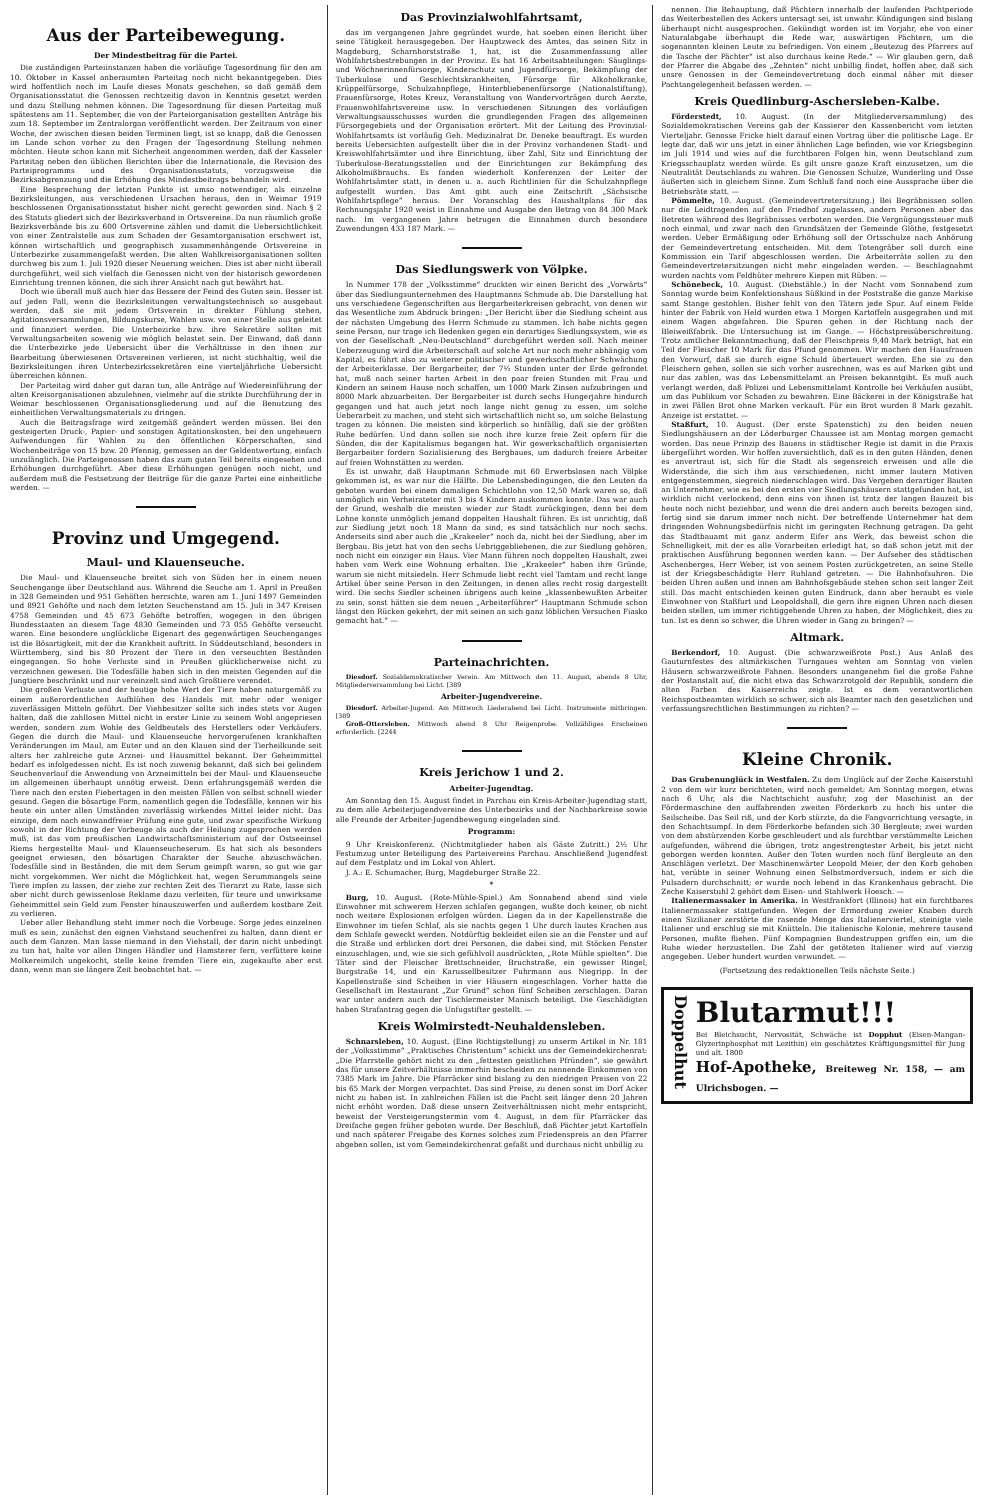Aus der Parteibewegung.
Der Mindestbeitrag für die Partei.
Die zuständigen Parteiinstanzen haben die vorläufige Tagesordnung für den am 10. Oktober in Kassel anberaumten Parteitag noch nicht bekanntgegeben. Dies wird hoffentlich noch im Laufe dieses Monats geschehen, so daß gemäß dem Organisationsstatut die Genossen rechtzeitig davon in Kenntnis gesetzt werden und dazu Stellung nehmen können. Die Tagesordnung für diesen Parteitag muß spätestens am 11. September, die von der Parteiorganisation gestellten Anträge bis zum 18. September im Zentralorgan veröffentlicht werden. Der Zeitraum von einer Woche, der zwischen diesen beiden Terminen liegt, ist so knapp, daß die Genossen im Lande schon vorher zu den Fragen der Tagesordnung Stellung nehmen möchten. Heute schon kann mit Sicherheit angenommen werden, daß der Kasseler Parteitag neben den üblichen Berichten über die Internationale, die Revision des Parteiprogramms und des Organisationsstatuts, vorzugsweise die Bezirksabgrenzung und die Erhöhung des Mindestbeitrags behandeln wird.
Eine Besprechung der letzten Punkte ist umso notwendiger, als einzelne Bezirksleitungen, aus verschiedenen Ursachen heraus, den in Weimar 1919 beschlossenen Organisationsstatut bisher nicht gerecht geworden sind. Nach § 2 des Statuts gliedert sich der Bezirksverband in Ortsvereine. Da nun räumlich große Bezirksverbände bis zu 600 Ortsvereine zählen und damit die Uebersichtlichkeit von einer Zentralstelle aus zum Schaden der Gesamtorganisation erschwert ist, können wirtschaftlich und geographisch zusammenhängende Ortsvereine in Unterbezirke zusammengefaßt werden. Die alten Wahlkreisorganisationen sollten durchweg bis zum 1. Juli 1920 dieser Neuerung weichen. Dies ist aber nicht überall durchgeführt, weil sich vielfach die Genossen nicht von der historisch gewordenen Einrichtung trennen können, die sich ihrer Ansicht nach gut bewährt hat.
Doch wie überall muß auch hier das Bessere der Feind des Guten sein. Besser ist auf jeden Fall, wenn die Bezirksleitungen verwaltungstechnisch so ausgebaut werden, daß sie mit jedem Ortsverein in direkter Fühlung stehen, Agitationsversammlungen, Bildungskurse, Wahlen usw. von einer Stelle aus geleitet und finanziert werden. Die Unterbezirke bzw. ihre Sekretäre sollten mit Verwaltungsarbeiten sowenig wie möglich belastet sein. Der Einwand, daß dann die Unterbezirke jede Uebersicht über die Verhältnisse in den ihnen zur Bearbeitung überwiesenen Ortsvereinen verlieren, ist nicht stichhaltig, weil die Bezirksleitungen ihren Unterbezirkssekretären eine vierteljährliche Uebersicht überreichen können.
Der Parteitag wird daher gut daran tun, alle Anträge auf Wiedereinführung der alten Kreisorganisationen abzulehnen, vielmehr auf die strikte Durchführung der in Weimar beschlossenen Organisationsgliederung und auf die Benutzung des einheitlichen Verwaltungsmaterials zu dringen.
Auch die Beitragsfrage wird zeitgemäß geändert werden müssen. Bei den gesteigerten Druck-, Papier- und sonstigen Agitationskosten, bei den ungeheuern Aufwendungen für Wahlen zu den öffentlichen Körperschaften, sind Wochenbeiträge von 15 bzw. 20 Pfennig, gemessen an der Geldentwertung, einfach unzulänglich. Die Parteigenossen haben das zum guten Teil bereits eingesehen und Erhöhungen durchgeführt. Aber diese Erhöhungen genügen noch nicht, und außerdem muß die Festsetzung der Beiträge für die ganze Partei eine einheitliche werden. —
Provinz und Umgegend.
Maul- und Klauenseuche.
Die Maul- und Klauenseuche breitet sich von Süden her in einem neuen Seuchengange über Deutschland aus. Während die Seuche am 1. April in Preußen in 328 Gemeinden und 951 Gehöften herrschte, waren am 1. Juni 1497 Gemeinden und 8921 Gehöfte und nach dem letzten Seuchenstand am 15. Juli in 347 Kreisen 4758 Gemeinden und 45 673 Gehöfte betroffen, wogegen in den übrigen Bundesstaaten an diesem Tage 4830 Gemeinden und 73 055 Gehöfte verseucht waren. Eine besondere unglückliche Eigenart des gegenwärtigen Seuchenganges ist die Bösartigkeit, mit der die Krankheit auftritt. In Süddeutschland, besonders in Württemberg, sind bis 80 Prozent der Tiere in den verseuchten Beständen eingegangen. So hohe Verluste sind in Preußen glücklicherweise nicht zu verzeichnen gewesen. Die Todesfälle haben sich in den meisten Gegenden auf die Jungtiere beschränkt und nur vereinzelt sind auch Großtiere verendet.
Die großen Verluste und der heutige hohe Wert der Tiere haben naturgemäß zu einem außerordentlichen Aufblühen des Handels mit mehr oder weniger zuverlässigen Mitteln geführt. Der Viehbesitzer sollte sich indes stets vor Augen halten, daß die zahllosen Mittel nicht in erster Linie zu seinem Wohl angepriesen werden, sondern zum Wohle des Geldbeutels des Herstellers oder Verkäufers. Gegen die durch die Maul- und Klauenseuche hervorgerufenen krankhaften Veränderungen im Maul, am Euter und an den Klauen sind der Tierheilkunde seit alters her zahlreiche gute Arznei- und Hausmittel bekannt. Der Geheimmittel bedarf es infolgedessen nicht. Es ist noch zuwenig bekannt, daß sich bei gelindem Seuchenverlauf die Anwendung von Arzneimitteln bei der Maul- und Klauenseuche im allgemeinen überhaupt unnötig erweist. Denn erfahrungsgemäß werden die Tiere nach den ersten Fiebertagen in den meisten Fällen von selbst schnell wieder gesund. Gegen die bösartige Form, namentlich gegen die Todesfälle, kennen wir bis heute ein unter allen Umständen zuverlässig wirkendes Mittel leider nicht. Das einzige, dem nach einwandfreier Prüfung eine gute, und zwar spezifische Wirkung sowohl in der Richtung der Vorbeuge als auch der Heilung zugesprochen werden muß, ist das vom preußischen Landwirtschaftsministerium auf der Ostseeinsel Riems hergestellte Maul- und Klauenseucheserum. Es hat sich als besonders geeignet erwiesen, den bösartigen Charakter der Seuche abzuschwächen. Todesfälle sind in Beständen, die mit dem Serum geimpft waren, so gut wie gar nicht vorgekommen. Wer nicht die Möglichkeit hat, wegen Serummangels seine Tiere impfen zu lassen, der ziehe zur rechten Zeit des Tierarzt zu Rate, lasse sich aber nicht durch gewissenlose Reklame dazu verleiten, für teure und unwirksame Geheimmittel sein Geld zum Fenster hinauszuwerfen und außerdem kostbare Zeit zu verlieren.
Ueber aller Behandlung steht immer noch die Vorbeuge. Sorge jedes einzelnen muß es sein, zunächst den eignen Viehstand seuchenfrei zu halten, dann dient er auch dem Ganzen. Man lasse niemand in den Viehstall, der darin nicht unbedingt zu tun hat, halte vor allen Dingen Händler und Hamsterer fern, verfüttere keine Molkereimilch ungekocht, stelle keine fremden Tiere ein, zugekaufte aber erst dann, wenn man sie längere Zeit beobachtet hat. —
Das Provinzialwohlfahrtsamt,
das im vergangenen Jahre gegründet wurde, hat soeben einen Bericht über seine Tätigkeit herausgegeben. Der Hauptzweck des Amtes, das seinen Sitz in Magdeburg, Scharnhorststraße 1, hat, ist die Zusammenfassung aller Wohlfahrtsbestrebungen in der Provinz. Es hat 16 Arbeitsabteilungen: Säuglings- und Wöchnerinnenfürsorge, Kinderschutz und Jugendfürsorge, Bekämpfung der Tuberkulose und Geschlechtskrankheiten, Fürsorge für Alkoholkranke, Krüppelfürsorge, Schulzahnpflege, Hinterbliebenenfürsorge (Nationalstiftung), Frauenfürsorge, Rotes Kreuz, Veranstaltung von Wandervorträgen durch Aerzte, Frauenwohlfahrtsvereine usw. In verschiedenen Sitzungen des vorläufigen Verwaltungsausschusses wurden die grundlegenden Fragen des allgemeinen Fürsorgegebiets und der Organisation erörtert. Mit der Leitung des Provinzial-Wohlfahrtsamts ist vorläufig Geh. Medizinalrat Dr. Deneke beauftragt. Es wurden bereits Uebersichten aufgestellt über die in der Provinz vorhandenen Stadt- und Kreiswohlfahrtsämter und ihre Einrichtung, über Zahl, Sitz und Einrichtung der Tuberkulose-Beratungsstellen und der Einrichtungen zur Bekämpfung des Alkoholmißbrauchs. Es fanden wiederholt Konferenzen der Leiter der Wohlfahrtsämter statt, in denen u. a. auch Richtlinien für die Schulzahnpflege aufgestellt wurden. Das Amt gibt auch eine Zeitschrift „Sächsische Wohlfahrtspflege“ heraus. Der Voranschlag des Haushaltplans für das Rechnungsjahr 1920 weist in Einnahme und Ausgabe den Betrag von 84 300 Mark nach. Im vergangenen Jahre betrugen die Einnahmen durch besondere Zuwendungen 433 187 Mark. —
Das Siedlungswerk von Völpke.
In Nummer 178 der „Volksstimme“ druckten wir einen Bericht des „Vorwärts“ über das Siedlungsunternehmen des Hauptmanns Schmude ab. Die Darstellung hat uns verschiedene Gegenschriften aus Bergarbeiterkreisen gebracht, von denen wir das Wesentliche zum Abdruck bringen: „Der Bericht über die Siedlung scheint aus der nächsten Umgebung des Herrn Schmude zu stammen. Ich habe nichts gegen seine Person, nur trage ich Bedenken gegen ein derartiges Siedlungssystem, wie es von der Gesellschaft „Neu-Deutschland“ durchgeführt werden soll. Nach meiner Ueberzeugung wird die Arbeiterschaft auf solche Art nur noch mehr abhängig vom Kapital, es führt also zu weiterer politischer und gewerkschaftlicher Schwächung der Arbeiterklasse. Der Bergarbeiter, der 7½ Stunden unter der Erde gefrondet hat, muß nach seiner harten Arbeit in den paar freien Stunden mit Frau und Kindern an seinem Hause noch schaffen, um 1000 Mark Zinsen aufzubringen und 8000 Mark abzuarbeiten. Der Bergarbeiter ist durch sechs Hungerjahre hindurch gegangen und hat auch jetzt noch lange nicht genug zu essen, um solche Ueberarbeit zu machen, und steht sich wirtschaftlich nicht so, um solche Belastung tragen zu können. Die meisten sind körperlich so hinfällig, daß sie der größten Ruhe bedürfen. Und dann sollen sie noch ihre kurze freie Zeit opfern für die Sünden, die der Kapitalismus begangen hat. Wir gewerkschaftlich organisierten Bergarbeiter fordern Sozialisierung des Bergbaues, um dadurch freiere Arbeiter auf freien Wohnstätten zu werden.
Es ist unwahr, daß Hauptmann Schmude mit 60 Erwerbslosen nach Völpke gekommen ist, es war nur die Hälfte. Die Lebensbedingungen, die den Leuten da geboten wurden bei einem damaligen Schichtlohn von 12,50 Mark waren so, daß unmöglich ein Verheirateter mit 3 bis 4 Kindern auskommen konnte. Das war auch der Grund, weshalb die meisten wieder zur Stadt zurückgingen, denn bei dem Lohne konnte unmöglich jemand doppelten Haushalt führen. Es ist unrichtig, daß zur Siedlung jetzt noch 18 Mann da sind, es sind tatsächlich nur noch sechs. Anderseits sind aber auch die „Krakeeler“ noch da, nicht bei der Siedlung, aber im Bergbau. Bis jetzt hat von den sechs Uebriggebliebenen, die zur Siedlung gehören, noch nicht ein einziger ein Haus. Vier Mann führen noch doppelten Haushalt, zwei haben vom Werk eine Wohnung erhalten. Die „Krakeeler“ haben ihre Gründe, warum sie nicht mitsiedeln. Herr Schmude liebt recht viel Tamtam und recht lange Artikel über seine Person in den Zeitungen, in denen alles recht rosig dargestellt wird. Die sechs Siedler scheinen übrigens auch keine „klassenbewußten Arbeiter zu sein, sonst hätten sie dem neuen „Arbeiterführer“ Hauptmann Schmude schon längst den Rücken gekehrt, der mit seinen an sich ganz löblichen Versuchen Fiasko gemacht hat.“ —
Parteinachrichten.
Diesdorf. Sozialdemokratischer Verein. Am Mittwoch den 11. August, abends 8 Uhr, Mitgliederversammlung bei Licht. [389
Arbeiter-Jugendvereine.
Diesdorf. Arbeiter-Jugend. Am Mittwoch Liederabend bei Licht. Instrumente mitbringen. [389
Groß-Ottersleben. Mittwoch abend 8 Uhr Reigenprobe. Vollzähliges Erscheinen erforderlich. [2244
Kreis Jerichow 1 und 2.
Arbeiter-Jugendtag.
Am Sonntag den 15. August findet in Parchau ein Kreis-Arbeiter-Jugendtag statt, zu dem alle Arbeiterjugendvereine des Unterbezirks und der Nachbarkreise sowie alle Freunde der Arbeiter-Jugendbewegung eingeladen sind.
Programm:
9 Uhr Kreiskonferenz. (Nichtmitglieder haben als Gäste Zutritt.) 2½ Uhr Festumzug unter Beteiligung des Parteivereins Parchau. Anschließend Jugendfest auf dem Festplatz und im Lokal von Ahlert.
J. A.: E. Schumacher, Burg, Magdeburger Straße 22.
*
Burg, 10. August. (Rote-Mühle-Spiel.) Am Sonnabend abend sind viele Einwohner mit schwerem Herzen schlafen gegangen, wußte doch keiner, ob nicht noch weitere Explosionen erfolgen würden. Liegen da in der Kapellenstraße die Einwohner im tiefen Schlaf, als sie nachts gegen 1 Uhr durch lautes Krachen aus dem Schlafe geweckt werden. Notdürftig bekleidet eilen sie an die Fenster und auf die Straße und erblicken dort drei Personen, die dabei sind, mit Stöcken Fenster einzuschlagen, und, wie sie sich gefühlvoll ausdrückten, „Rote Mühle spielten“. Die Täter sind der Fleischer Brettschneider, Bruchstraße, ein gewisser Ringel, Burgstraße 14, und ein Karussellbesitzer Fuhrmann aus Niegripp. In der Kapellenstraße sind Scheiben in vier Häusern eingeschlagen. Vorher hatte die Gesellschaft im Restaurant „Zur Grund“ schon fünf Scheiben zerschlagen. Daran war unter andern auch der Tischlermeister Manisch beteiligt. Die Geschädigten haben Strafantrag gegen die Unfugstifter gestellt. —
Kreis Wolmirstedt-Neuhaldensleben.
Schnarsleben, 10. August. (Eine Richtigstellung) zu unserm Artikel in Nr. 181 der „Volksstimme“ „Praktisches Christentum“ schickt uns der Gemeindekirchenrat: „Die Pfarrstelle gehört nicht zu den „fettesten geistlichen Pfründen“, sie gewährt das für unsere Zeitverhältnisse immerhin bescheiden zu nennende Einkommen von 7385 Mark im Jahre. Die Pfarräcker sind bislang zu den niedrigen Preisen von 22 bis 65 Mark der Morgen verpachtet. Das sind Preise, zu denen sonst im Dorf Acker nicht zu haben ist. In zahlreichen Fällen ist die Pacht seit länger denn 20 Jahren nicht erhöht worden. Daß diese unsern Zeitverhältnissen nicht mehr entspricht, beweist der Versteigerungstermin vom 4. August, in dem für Pfarräcker das Dreifache gegen früher geboten wurde. Der Beschluß, daß Pächter jetzt Kartoffeln und nach späterer Freigabe des Kornes solches zum Friedenspreis an den Pfarrer abgeben sollen, ist vom Gemeindekirchenrat gefaßt und durchaus nicht unbillig zu
nennen. Die Behauptung, daß Pächtern innerhalb der laufenden Pachtperiode das Weiterbestellen des Ackers untersagt sei, ist unwahr. Kündigungen sind bislang überhaupt nicht ausgesprochen. Gekündigt worden ist im Vorjahr, ehe von einer Naturalabgabe überhaupt die Rede war, auswärtigen Pächtern, um die sogenannten kleinen Leute zu befriedigen. Von einem „Beutezug des Pfarrers auf die Tasche der Pächter“ ist also durchaus keine Rede.“ — Wir glauben gern, daß der Pfarrer die Abgabe des „Zehnten“ nicht unbillig findet, hoffen aber, daß sich unsre Genossen in der Gemeindevertretung doch einmal näher mit dieser Pachtangelegenheit befassen werden. —
Kreis Quedlinburg-Aschersleben-Kalbe.
Förderstedt, 10. August. (In der Mitgliederversammlung) des Sozialdemokratischen Vereins gab der Kassierer den Kassenbericht vom letzten Vierteljahr. Genosse Fricke hielt darauf einen Vortrag über die politische Lage. Er legte dar, daß wir uns jetzt in einer ähnlichen Lage befinden, wie vor Kriegsbeginn im Juli 1914 und wies auf die furchtbaren Folgen hin, wenn Deutschland zum Kriegsschauplatz werden würde. Es gilt unsre ganze Kraft einzusetzen, um die Neutralität Deutschlands zu wahren. Die Genossen Schulze, Wunderling und Osse äußerten sich in gleichem Sinne. Zum Schluß fand noch eine Aussprache über die Betriebsräte statt. —
Pömmelte, 10. August. (Gemeindevertretersitzung.) Bei Begräbnissen sollen nur die Leidtragenden auf den Friedhof zugelassen, andern Personen aber das Betreten während des Begräbnisses verboten werden. Die Vergnügungssteuer muß noch einmal, und zwar nach den Grundsätzen der Gemeinde Glöthe, festgesetzt werden. Ueber Ermäßigung oder Erhöhung soll der Ortsschulze nach Anhörung der Gemeindevertretung entscheiden. Mit dem Totengräber soll durch eine Kommission ein Tarif abgeschlossen werden. Die Arbeiterräte sollen zu den Gemeindevertretersitzungen nicht mehr eingeladen werden. — Beschlagnahmt wurden nachts vom Feldhüter mehrere Kiepen mit Rüben. —
Schönebeck, 10. August. (Diebstähle.) In der Nacht vom Sonnabend zum Sonntag wurde beim Konfektionshaus Süßkind in der Poststraße die ganze Markise samt Stange gestohlen. Bisher fehlt von den Tätern jede Spur. Auf einem Felde hinter der Fabrik von Held wurden etwa 1 Morgen Kartoffeln ausgegraben und mit einem Wagen abgefahren. Die Spuren gehen in der Richtung nach der Bleiweißfabrik. Die Untersuchung ist im Gange. — Höchstpreisüberschreitung. Trotz amtlicher Bekanntmachung, daß der Fleischpreis 9,40 Mark beträgt, hat ein Teil der Fleischer 10 Mark für das Pfund genommen. Wir machen den Hausfrauen den Vorwurf, daß sie durch eigne Schuld überteuert werden. Ehe sie zu den Fleischern gehen, sollen sie sich vorher ausrechnen, was es auf Marken gibt und nur das zahlen, was das Lebensmittelamt an Preisen bekanntgibt. Es muß auch verlangt werden, daß Polizei und Lebensmittelamt Kontrolle bei Verkäufen ausübt, um das Publikum vor Schaden zu bewahren. Eine Bäckerei in der Königstraße hat in zwei Fällen Brot ohne Marken verkauft. Für ein Brot wurden 8 Mark gezahlt. Anzeige ist erstattet. —
Staßfurt, 10. August. (Der erste Spatenstich) zu den beiden neuen Siedlungshäusern an der Löderburger Chaussee ist am Montag morgen gemacht worden. Das neue Prinzip des Bauens in städtischer Regie ist damit in die Praxis übergeführt worden. Wir hoffen zuversichtlich, daß es in den guten Händen, denen es anvertraut ist, sich für die Stadt als segensreich erweisen und alle die Widerstände, die sich ihm aus verschiedenen, nicht immer lautern Motiven entgegenstemmen, siegreich niederschlagen wird. Das Vergeben derartiger Bauten an Unternehmer, wie es bei den ersten vier Siedlungshäusern stattgefunden hat, ist wirklich nicht verlockend, denn eins von ihnen ist trotz der langen Bauzeit bis heute noch nicht beziehbar, und wenn die drei andern auch bereits bezogen sind, fertig sind sie darum immer noch nicht. Der betreffende Unternehmer hat dem dringenden Wohnungsbedürfnis nicht im geringsten Rechnung getragen. Da geht das Stadtbauamt mit ganz anderm Eifer ans Werk, das beweist schon die Schnelligkeit, mit der es alle Vorarbeiten erledigt hat, so daß schon jetzt mit der praktischen Ausführung begonnen werden kann. — Der Aufseher des städtischen Aschenberges, Herr Weber, ist von seinem Posten zurückgetreten, an seine Stelle ist der Kriegsbeschädigte Herr Ruhland getreten. — Die Bahnhofsuhren. Die beiden Uhren außen und innen am Bahnhofsgebäude stehen schon seit langer Zeit still. Das macht entschieden keinen guten Eindruck, dann aber beraubt es viele Einwohner von Staßfurt und Leopoldshall, die gern ihre eignen Uhren nach diesen beiden stellen, um immer richtiggehende Uhren zu haben, der Möglichkeit, dies zu tun. Ist es denn so schwer, die Uhren wieder in Gang zu bringen? —
Altmark.
Berkendorf, 10. August. (Die schwarzweißrote Post.) Aus Anlaß des Gauturnfestes des altmärkischen Turngaues wehten am Sonntag von vielen Häusern schwarzweißrote Fahnen. Besonders unangenehm fiel die große Fahne der Postanstalt auf, die nicht etwa das Schwarzrotgold der Republik, sondern die alten Farben des Kaiserreichs zeigte. Ist es dem verantwortlichen Reichspostbeamten wirklich so schwer, sich als Beamter nach den gesetzlichen und verfassungsrechtlichen Bestimmungen zu richten? —
Kleine Chronik.
Das Grubenunglück in Westfalen. Zu dem Unglück auf der Zeche Kaiserstuhl 2 von dem wir kurz berichteten, wird noch gemeldet: Am Sonntag morgen, etwas nach 6 Uhr, als die Nachtschicht ausfuhr, zog der Maschinist an der Fördermaschine den auffahrenden zweiten Förderkorb zu hoch bis unter die Seilscheibe. Das Seil riß, und der Korb stürzte, da die Fangvorrichtung versagte, in den Schachtsumpf. In dem Förderkorbe befanden sich 30 Bergleute; zwei wurden von dem abstürzenden Korbe geschleudert und als furchtbar verstümmelte Leichen aufgefunden, während die übrigen, trotz angestrengtester Arbeit, bis jetzt nicht geborgen werden konnten. Außer den Toten wurden noch fünf Bergleute an den Anschlägen verletzt. Der Maschinenwärter Leopold Meier, der den Korb gehoben hat, verübte in seiner Wohnung einen Selbstmordversuch, indem er sich die Pulsadern durchschnitt; er wurde noch lebend in das Krankenhaus gebracht. Die Zeche Kaiserstuhl 2 gehört dem Eisen- und Stahlwerk Hoesch. —
Italienermassaker in Amerika. In Westfrankfort (Illinois) hat ein furchtbares Italienermassaker stattgefunden. Wegen der Ermordung zweier Knaben durch einen Sizilianer zerstörte die rasende Menge das Italienerviertel, steinigte viele Italiener und erschlug sie mit Knütteln. Die italienische Kolonie, mehrere tausend Personen, mußte fliehen. Fünf Kompagnien Bundestruppen griffen ein, um die Ruhe wieder herzustellen. Die Zahl der getöteten Italiener wird auf vierzig angegeben. Ueber hundert wurden verwundet. —
(Fortsetzung des redaktionellen Teils nächste Seite.)
Doppelhut
Blutarmut!!!
Bei Bleichsucht, Nervosität, Schwäche ist Dopphut (Eisen-Mangan-Glyzerinphosphat mit Lezithin) ein geschätztes Kräftigungsmittel für Jung und alt. 1800
Hof-Apotheke, Breiteweg Nr. 158, — am Ulrichsbogen. —